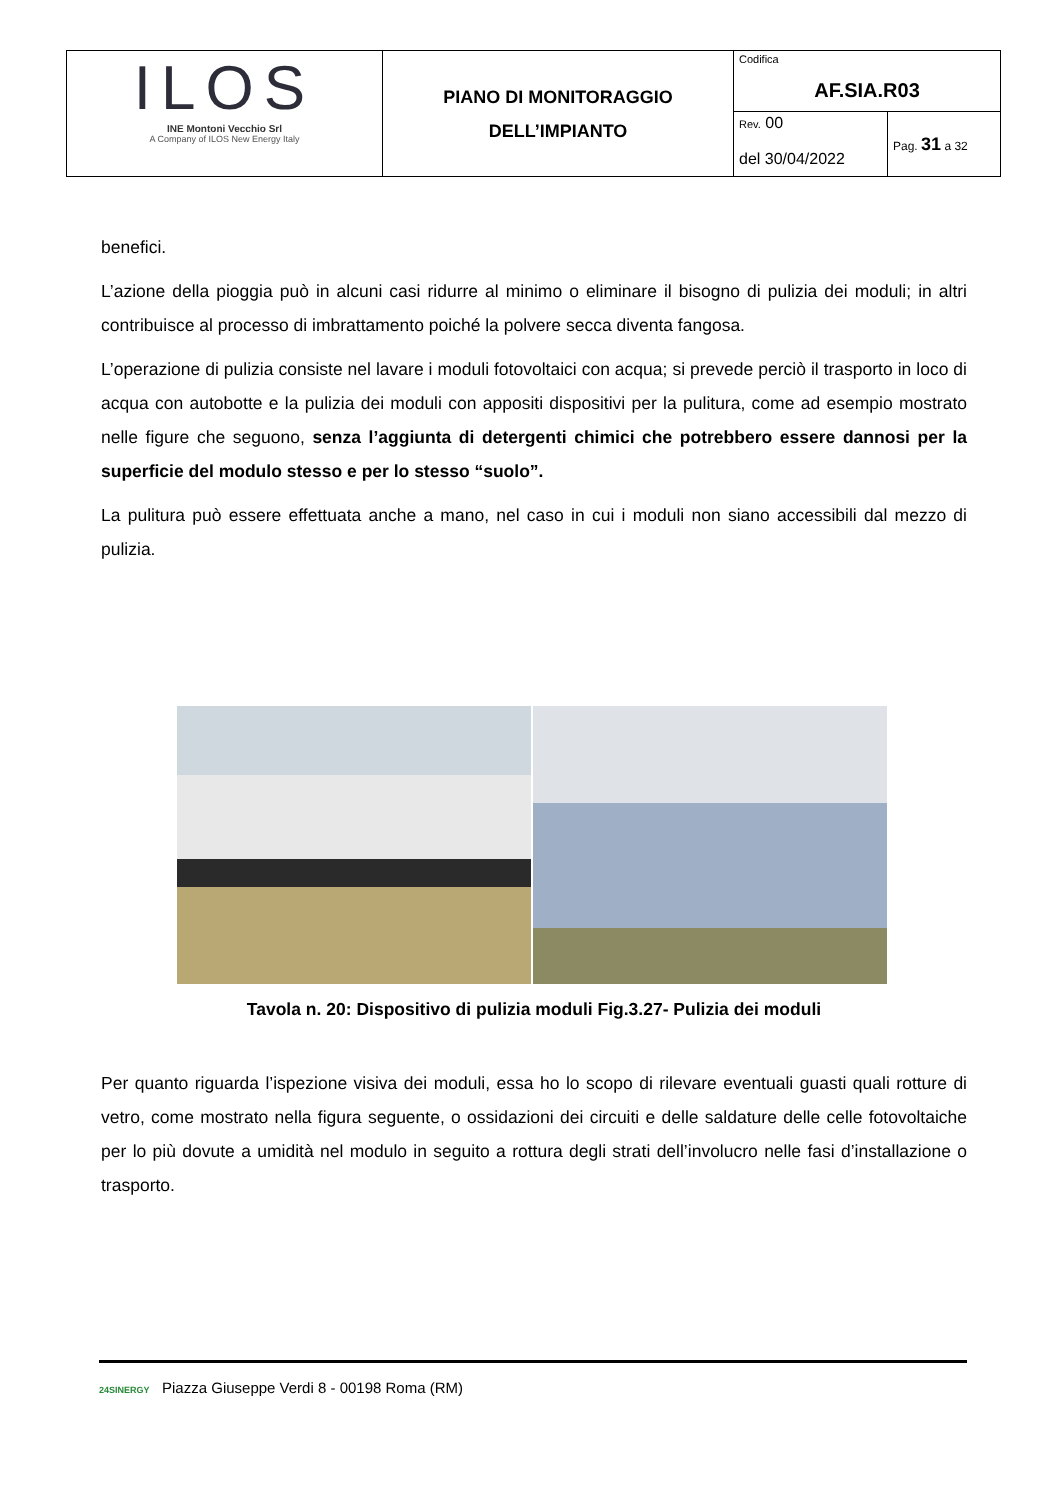| ILOS INE Montoni Vecchio Srl A Company of ILOS New Energy Italy | PIANO DI MONITORAGGIO DELL’IMPIANTO | Codifica AF.SIA.R03 | |
| | | Rev. 00 del 30/04/2022 | Pag. 31 a 32 |
benefici.
L’azione della pioggia può in alcuni casi ridurre al minimo o eliminare il bisogno di pulizia dei moduli; in altri contribuisce al processo di imbrattamento poiché la polvere secca diventa fangosa.
L’operazione di pulizia consiste nel lavare i moduli fotovoltaici con acqua; si prevede perciò il trasporto in loco di acqua con autobotte e la pulizia dei moduli con appositi dispositivi per la pulitura, come ad esempio mostrato nelle figure che seguono, senza l’aggiunta di detergenti chimici che potrebbero essere dannosi per la superficie del modulo stesso e per lo stesso “suolo”.
La pulitura può essere effettuata anche a mano, nel caso in cui i moduli non siano accessibili dal mezzo di pulizia.
Tavola n. 20: Dispositivo di pulizia moduli Fig.3.27- Pulizia dei moduli
Per quanto riguarda l’ispezione visiva dei moduli, essa ho lo scopo di rilevare eventuali guasti quali rotture di vetro, come mostrato nella figura seguente, o ossidazioni dei circuiti e delle saldature delle celle fotovoltaiche per lo più dovute a umidità nel modulo in seguito a rottura degli strati dell’involucro nelle fasi d’installazione o trasporto.
24SINERGY Piazza Giuseppe Verdi 8 - 00198 Roma (RM)